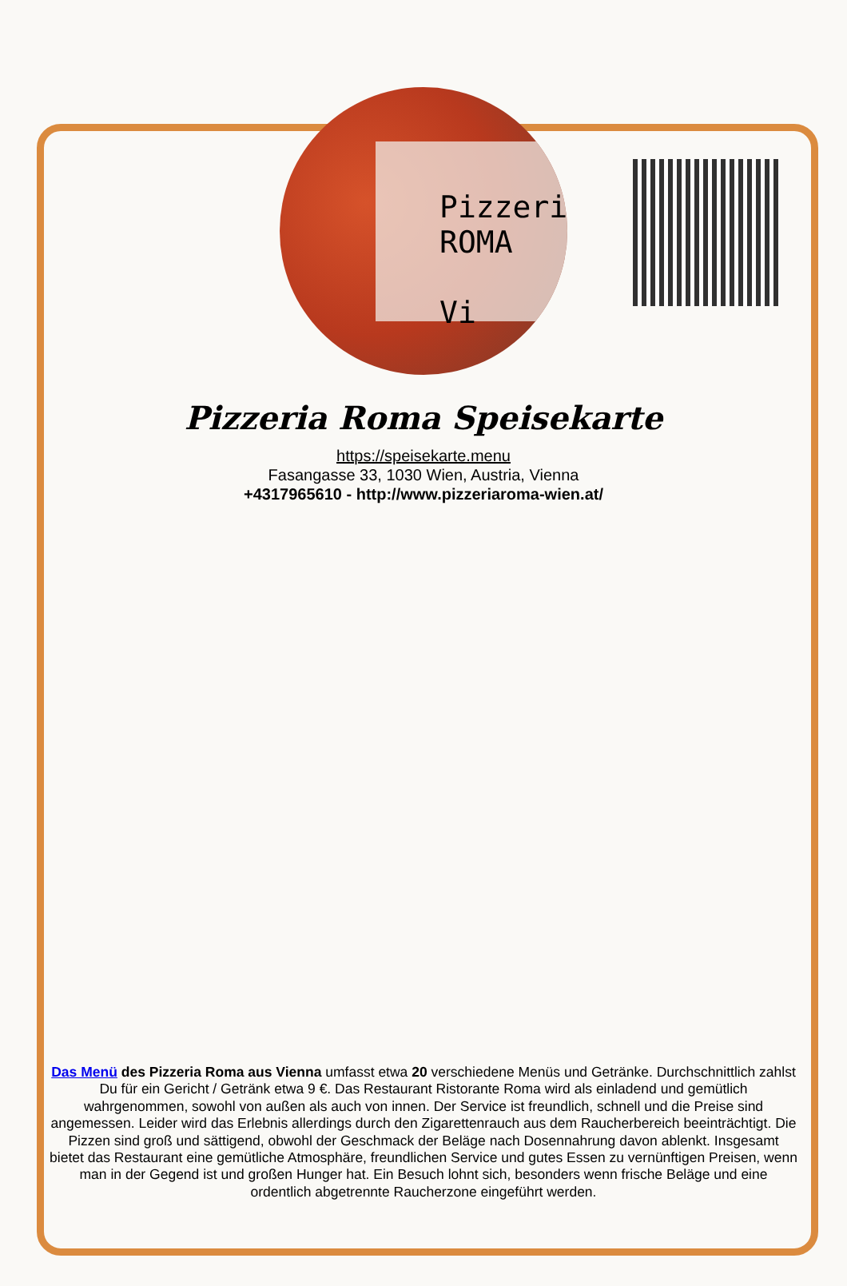Pizzeri
ROMA
Vi
Pizzeria Roma Speisekarte
https://speisekarte.menu
Fasangasse 33, 1030 Wien, Austria, Vienna
+4317965610 - http://www.pizzeriaroma-wien.at/
Das Menü des Pizzeria Roma aus Vienna umfasst etwa 20 verschiedene Menüs und Getränke. Durchschnittlich zahlst Du für ein Gericht / Getränk etwa 9 €. Das Restaurant Ristorante Roma wird als einladend und gemütlich wahrgenommen, sowohl von außen als auch von innen. Der Service ist freundlich, schnell und die Preise sind angemessen. Leider wird das Erlebnis allerdings durch den Zigarettenrauch aus dem Raucherbereich beeinträchtigt. Die Pizzen sind groß und sättigend, obwohl der Geschmack der Beläge nach Dosennahrung davon ablenkt. Insgesamt bietet das Restaurant eine gemütliche Atmosphäre, freundlichen Service und gutes Essen zu vernünftigen Preisen, wenn man in der Gegend ist und großen Hunger hat. Ein Besuch lohnt sich, besonders wenn frische Beläge und eine ordentlich abgetrennte Raucherzone eingeführt werden.